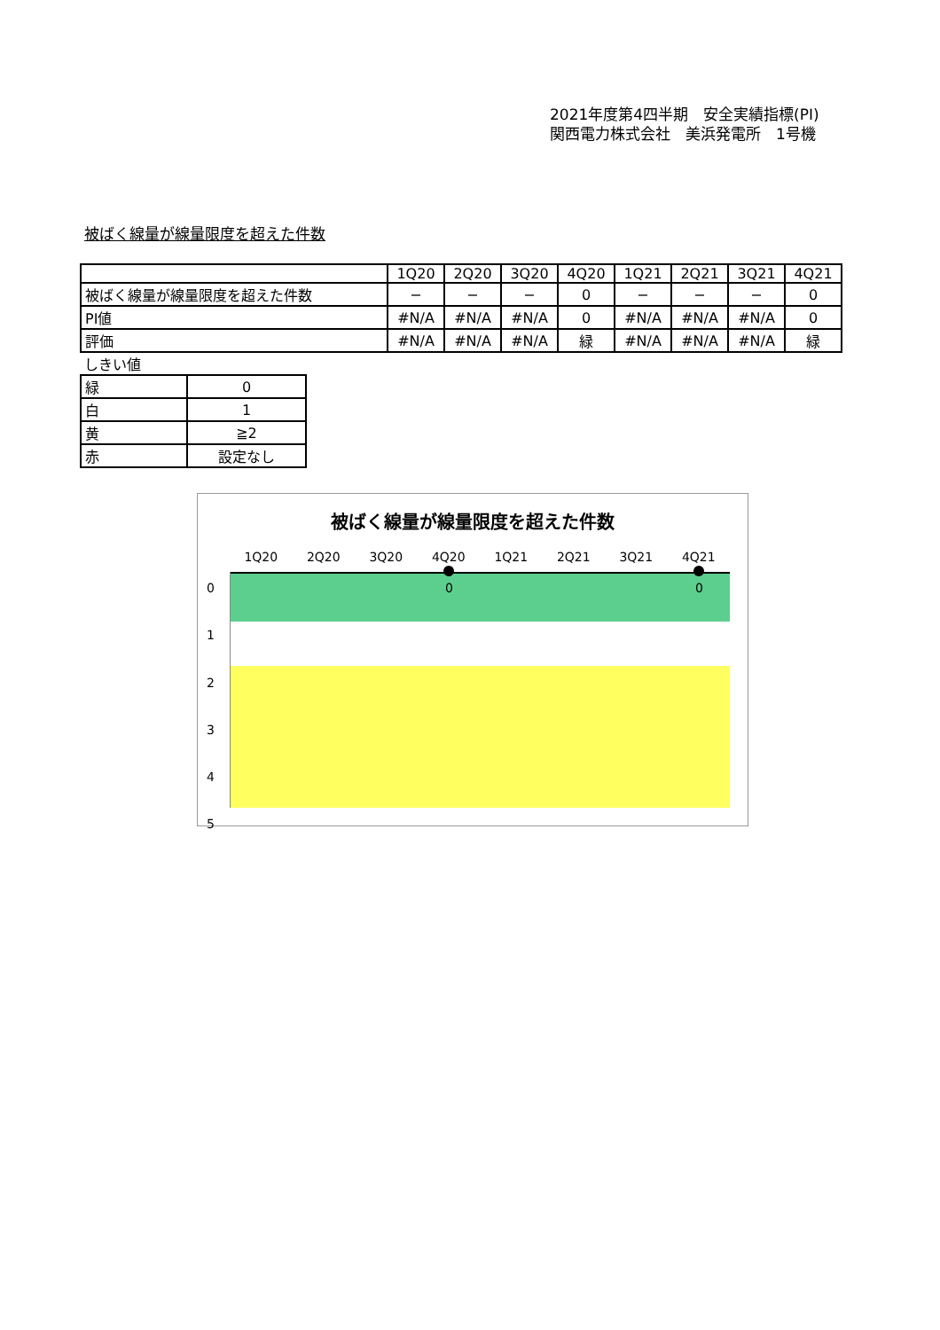2021年度第4四半期　安全実績指標(PI)
関西電力株式会社　美浜発電所　1号機
被ばく線量が線量限度を超えた件数
| | 1Q20 | 2Q20 | 3Q20 | 4Q20 | 1Q21 | 2Q21 | 3Q21 | 4Q21 |
| --- | --- | --- | --- | --- | --- | --- | --- | --- |
| 被ばく線量が線量限度を超えた件数 | − | − | − | 0 | − | − | − | 0 |
| PI値 | #N/A | #N/A | #N/A | 0 | #N/A | #N/A | #N/A | 0 |
| 評価 | #N/A | #N/A | #N/A | 緑 | #N/A | #N/A | #N/A | 緑 |
しきい値
| 緑 | 0 |
| 白 | 1 |
| 黄 | ≧2 |
| 赤 | 設定なし |
被ばく線量が線量限度を超えた件数
1Q20 2Q20 3Q20 4Q20 1Q21 2Q21 3Q21 4Q21
0
1
2
3
4
5
0 0